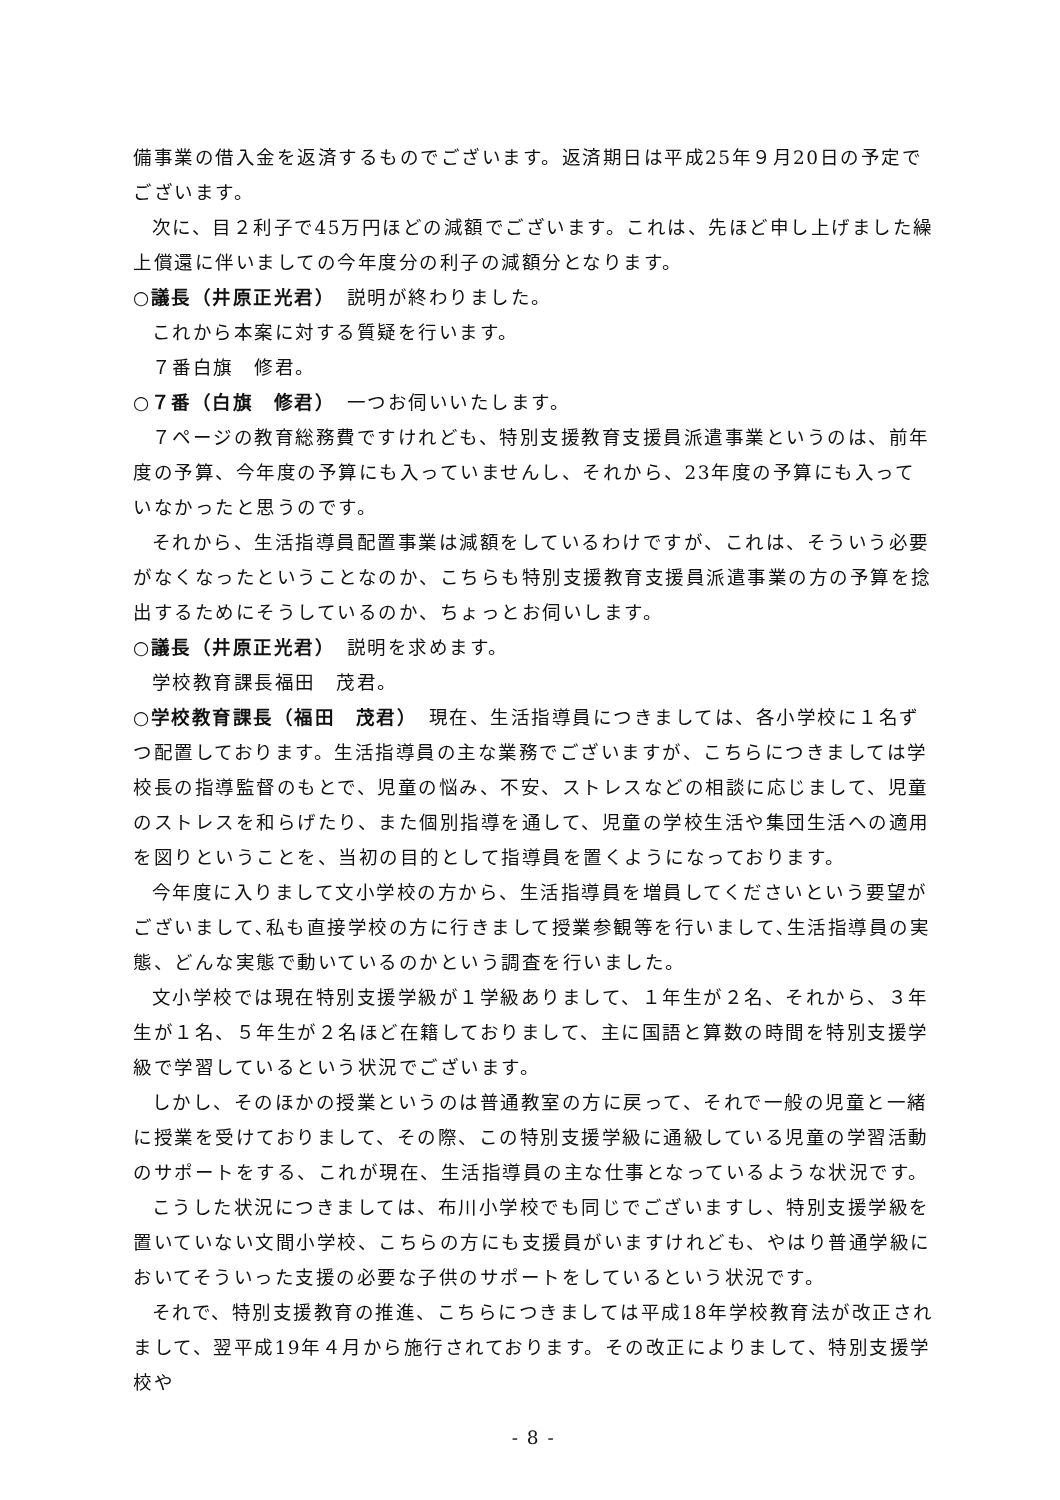備事業の借入金を返済するものでございます。返済期日は平成25年９月20日の予定でございます。
次に、目２利子で45万円ほどの減額でございます。これは、先ほど申し上げました繰上償還に伴いましての今年度分の利子の減額分となります。
○議長（井原正光君）　説明が終わりました。
これから本案に対する質疑を行います。
７番白旗　修君。
○７番（白旗　修君）　一つお伺いいたします。
７ページの教育総務費ですけれども、特別支援教育支援員派遣事業というのは、前年度の予算、今年度の予算にも入っていませんし、それから、23年度の予算にも入っていなかったと思うのです。
それから、生活指導員配置事業は減額をしているわけですが、これは、そういう必要がなくなったということなのか、こちらも特別支援教育支援員派遣事業の方の予算を捻出するためにそうしているのか、ちょっとお伺いします。
○議長（井原正光君）　説明を求めます。
学校教育課長福田　茂君。
○学校教育課長（福田　茂君）　現在、生活指導員につきましては、各小学校に１名ずつ配置しております。生活指導員の主な業務でございますが、こちらにつきましては学校長の指導監督のもとで、児童の悩み、不安、ストレスなどの相談に応じまして、児童のストレスを和らげたり、また個別指導を通して、児童の学校生活や集団生活への適用を図りということを、当初の目的として指導員を置くようになっております。
今年度に入りまして文小学校の方から、生活指導員を増員してくださいという要望がございまして､私も直接学校の方に行きまして授業参観等を行いまして､生活指導員の実態、どんな実態で動いているのかという調査を行いました。
文小学校では現在特別支援学級が１学級ありまして、１年生が２名、それから、３年生が１名、５年生が２名ほど在籍しておりまして、主に国語と算数の時間を特別支援学級で学習しているという状況でございます。
しかし、そのほかの授業というのは普通教室の方に戻って、それで一般の児童と一緒に授業を受けておりまして、その際、この特別支援学級に通級している児童の学習活動のサポートをする、これが現在、生活指導員の主な仕事となっているような状況です。
こうした状況につきましては、布川小学校でも同じでございますし、特別支援学級を置いていない文間小学校、こちらの方にも支援員がいますけれども、やはり普通学級においてそういった支援の必要な子供のサポートをしているという状況です。
それで、特別支援教育の推進、こちらにつきましては平成18年学校教育法が改正されまして、翌平成19年４月から施行されております。その改正によりまして、特別支援学校や
- 8 -